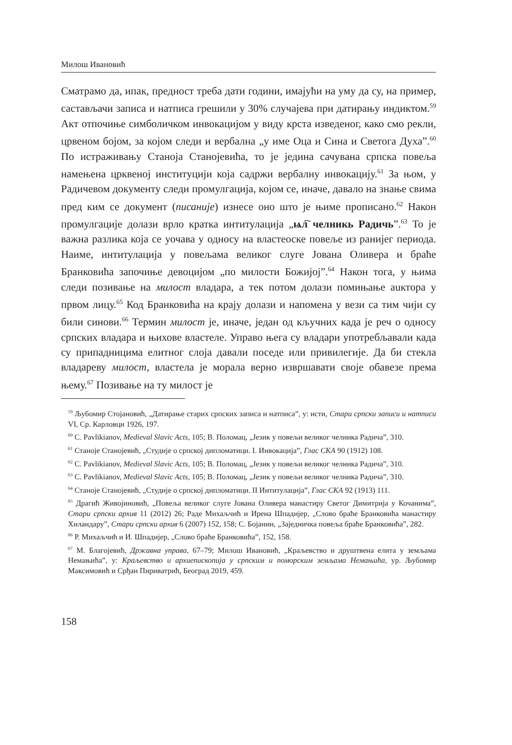Милош Ивановић
Сматрамо да, ипак, предност треба дати години, имајући на уму да су, на пример, састављачи записа и натписа грешили у 30% случајева при датирању индиктом.<sup>59</sup> Акт отпочиње симболичком инвокацијом у виду крста изведеног, како смо рекли, црвеном бојом, за којом следи и вербална „у име Оца и Сина и Светога Духа”.<sup>60</sup> По истраживању Станоја Станојевића, то је једина сачувана српска повеља намењена црквеној институцији која садржи вербалну инвокацију.<sup>61</sup> За њом, у Радичевом документу следи промулгација, којом се, иначе, давало на знање свима пред ким се документ (писаније) изнесе оно што је њиме прописано.<sup>62</sup> Након промулгације долази врло кратка интитулација „ѩл҇ челникь Радичь”.<sup>63</sup> То је важна разлика која се уочава у односу на властеоске повеље из ранијег периода. Наиме, интитулација у повељама великог слуге Јована Оливера и браће Бранковића започиње девоцијом „по милости Божијој”.<sup>64</sup> Након тога, у њима следи позивање на милост владара, а тек потом долази помињање аuктора у првом лицу.<sup>65</sup> Код Бранковића на крају долази и напомена у вези са тим чији су били синови.<sup>66</sup> Термин милост је, иначе, један од кључних када је реч о односу српских владара и њихове властеле. Управо њега су владари употребљавали када су припадницима елитног слоја давали поседе или привилегије. Да би стекла владареву милост, властела је морала верно извршавати своје обавезе према њему.<sup>67</sup> Позивање на ту милост је
<sup>59</sup> Љубомир Стојановић, „Датирање старих српских записа и натписа”, у: исти, Стари српски записи и натписи VI, Ср. Карловци 1926, 197.
<sup>60</sup> C. Pavlikianov, Medieval Slavic Acts, 105; В. Поломац, „Језик у повељи великог челника Радича”, 310.
<sup>61</sup> Станоје Станојевић, „Студије о српској дипломатици. I. Инвокација”, Глас СКА 90 (1912) 108.
<sup>62</sup> C. Pavlikianov, Medieval Slavic Acts, 105; В. Поломац, „Језик у повељи великог челника Радича”, 310.
<sup>63</sup> C. Pavlikianov, Medieval Slavic Acts, 105; В. Поломац, „Језик у повељи великог челника Радича”, 310.
<sup>64</sup> Станоје Станојевић, „Студије о српској дипломатици. II Интитулација”, Глас СКА 92 (1913) 111.
<sup>65</sup> Драгић Живојиновић, „Повеља великог слуге Јована Оливера манастиру Светог Димитрија у Кочанима”, Стари српски архив 11 (2012) 26; Раде Михаљчић и Ирена Шпадијер, „Слово браће Бранковића манастиру Хиландару”, Стари српски архив 6 (2007) 152, 158; С. Бојанин, „Заједничка повеља браће Бранковића”, 282.
<sup>66</sup> Р. Михаљчић и И. Шпадијер, „Слово браће Бранковића”, 152, 158.
<sup>67</sup> М. Благојевић, Државна управа, 67–79; Милош Ивановић, „Краљевство и друштвена елита у земљама Немањића”, у: Краљевство и архиепископија у српским и поморским земљама Немањића, ур. Љубомир Максимовић и Срђан Пириватрић, Београд 2019, 459.
158